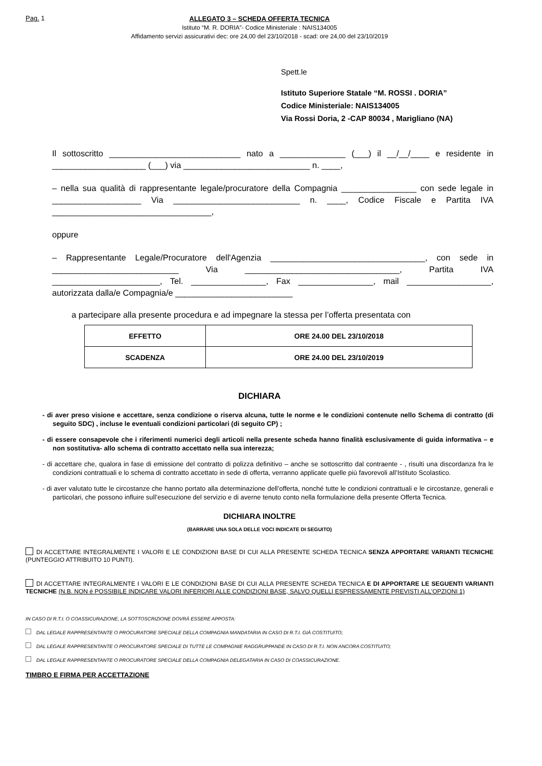Pag. 1
ALLEGATO 3 – SCHEDA OFFERTA TECNICA
Istituto “M. R. DORIA”- Codice Ministeriale : NAIS134005
Affidamento servizi assicurativi dec: ore 24,00 del 23/10/2018 - scad: ore 24,00 del 23/10/2019
Spett.le
Istituto Superiore Statale “M. ROSSI . DORIA”
Codice Ministeriale: NAIS134005
Via Rossi Doria, 2 -CAP 80034 , Marigliano (NA)
Il sottoscritto ____________________________ nato a ______________ (___) il __/__/____ e residente in ____________________ (___) via ___________________________ n. ____,
– nella sua qualità di rappresentante legale/procuratore della Compagnia ________________ con sede legale in ___________________ Via ___________________________ n. ____, Codice Fiscale e Partita IVA __________________________________,
oppure
– Rappresentante Legale/Procuratore dell'Agenzia _________________________________, con sede in ___________________________ Via _________________________________, Partita IVA _______________________, Tel. ________________, Fax ________________, mail __________________, autorizzata dalla/e Compagnia/e _________________________
a partecipare alla presente procedura e ad impegnare la stessa per l’offerta presentata con
| EFFETTO | ORE 24.00 DEL 23/10/2018 |
| SCADENZA | ORE 24.00 DEL 23/10/2019 |
DICHIARA
- di aver preso visione e accettare, senza condizione o riserva alcuna, tutte le norme e le condizioni contenute nello Schema di contratto (di seguito SDC) , incluse le eventuali condizioni particolari (di seguito CP) ;
- di essere consapevole che i riferimenti numerici degli articoli nella presente scheda hanno finalità esclusivamente di guida informativa – e non sostitutiva- allo schema di contratto accettato nella sua interezza;
- di accettare che, qualora in fase di emissione del contratto di polizza definitivo – anche se sottoscritto dal contraente - , risulti una discordanza fra le condizioni contrattuali e lo schema di contratto accettato in sede di offerta, verranno applicate quelle più favorevoli all’Istituto Scolastico.
- di aver valutato tutte le circostanze che hanno portato alla determinazione dell’offerta, nonché tutte le condizioni contrattuali e le circostanze, generali e particolari, che possono influire sull’esecuzione del servizio e di averne tenuto conto nella formulazione della presente Offerta Tecnica.
DICHIARA INOLTRE
(BARRARE UNA SOLA DELLE VOCI INDICATE DI SEGUITO)
DI ACCETTARE INTEGRALMENTE I VALORI E LE CONDIZIONI BASE DI CUI ALLA PRESENTE SCHEDA TECNICA SENZA APPORTARE VARIANTI TECNICHE (PUNTEGGIO ATTRIBUITO 10 PUNTI).
DI ACCETTARE INTEGRALMENTE I VALORI E LE CONDIZIONI BASE DI CUI ALLA PRESENTE SCHEDA TECNICA E DI APPORTARE LE SEGUENTI VARIANTI TECNICHE (N.B. NON è POSSIBILE INDICARE VALORI INFERIORI ALLE CONDIZIONI BASE, SALVO QUELLI ESPRESSAMENTE PREVISTI ALL’OPZIONI 1)
IN CASO DI R.T.I. O COASSICURAZIONE, LA SOTTOSCRIZIONE DOVRÀ ESSERE APPOSTA:
DAL LEGALE RAPPRESENTANTE O PROCURATORE SPECIALE DELLA COMPAGNIA MANDATARIA IN CASO DI R.T.I. GIÀ COSTITUITO;
DAL LEGALE RAPPRESENTANTE O PROCURATORE SPECIALE DI TUTTE LE COMPAGNIE RAGGRUPPANDE IN CASO DI R.T.I. NON ANCORA COSTITUITO;
DAL LEGALE RAPPRESENTANTE O PROCURATORE SPECIALE DELLA COMPAGNIA DELEGATARIA IN CASO DI COASSICURAZIONE.
TIMBRO E FIRMA PER ACCETTAZIONE